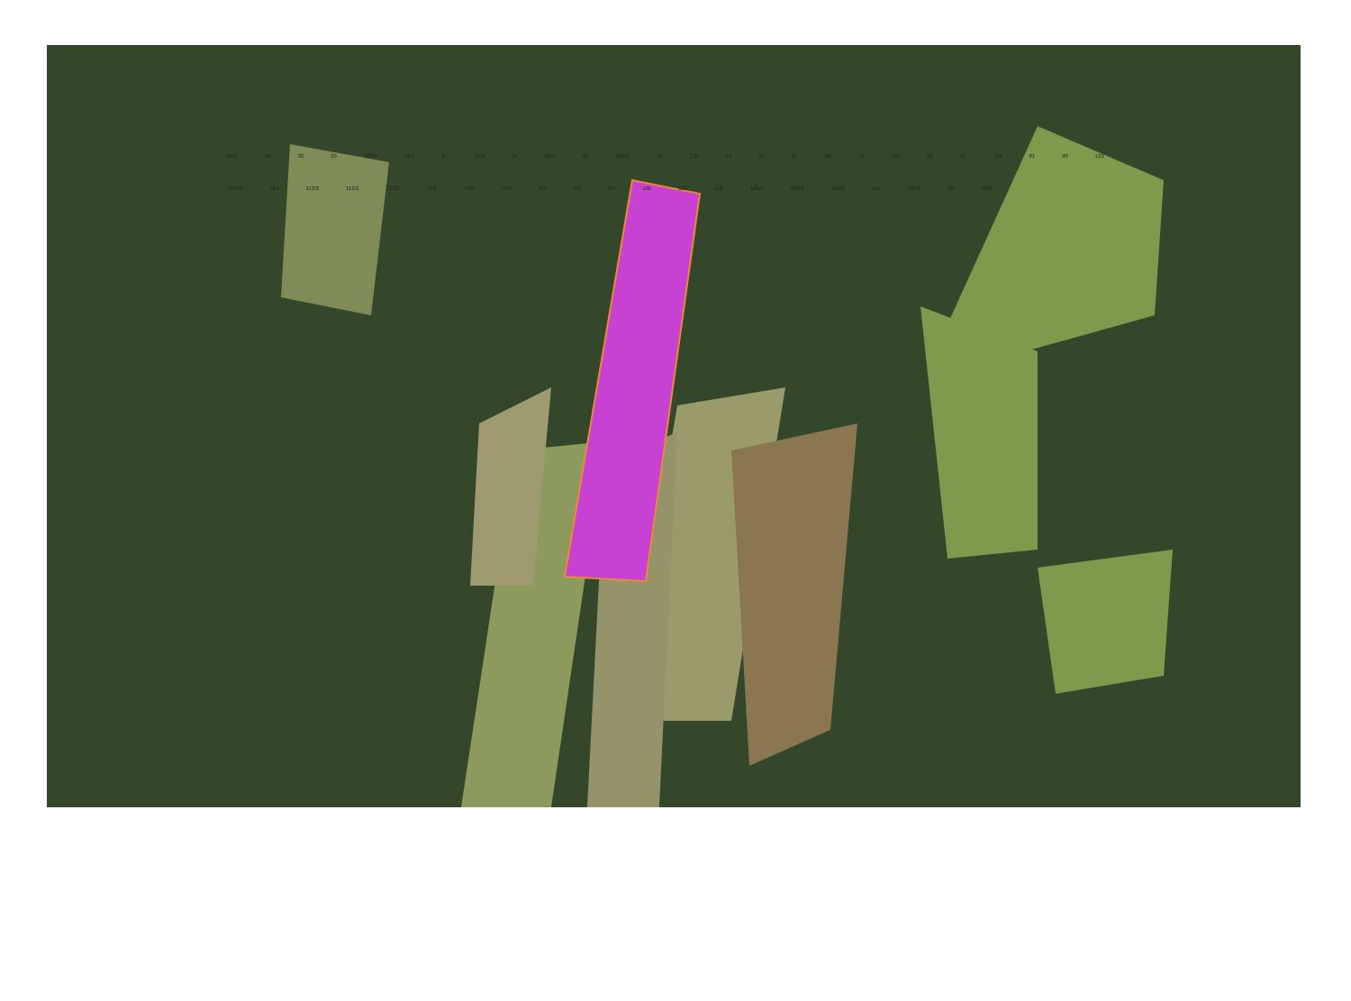50/2 32 36 39 102/4 53/3 87 57/1 94 80/1 83 103/3 93 100 19 37 81 89 76 107 99 92 104 91 90 121 117/10 114 113/2 112/1 112/2 74/6 74/5 74/7 2/1 2/3 2/4 105 122 118 135/1 133/3 128/6 119 135/2 68 69/2